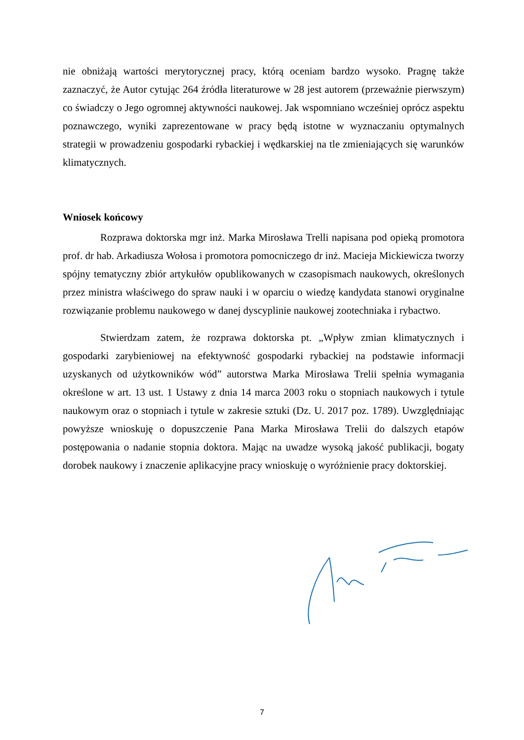nie obniżają wartości merytorycznej pracy, którą oceniam bardzo wysoko. Pragnę także zaznaczyć, że Autor cytując 264 źródła literaturowe w 28 jest autorem (przeważnie pierwszym) co świadczy o Jego ogromnej aktywności naukowej. Jak wspomniano wcześniej oprócz aspektu poznawczego, wyniki zaprezentowane w pracy będą istotne w wyznaczaniu optymalnych strategii w prowadzeniu gospodarki rybackiej i wędkarskiej na tle zmieniających się warunków klimatycznych.
Wniosek końcowy
Rozprawa doktorska mgr inż. Marka Mirosława Trelli napisana pod opieką promotora prof. dr hab. Arkadiusza Wołosa i promotora pomocniczego dr inż. Macieja Mickiewicza tworzy spójny tematyczny zbiór artykułów opublikowanych w czasopismach naukowych, określonych przez ministra właściwego do spraw nauki i w oparciu o wiedzę kandydata stanowi oryginalne rozwiązanie problemu naukowego w danej dyscyplinie naukowej zootechniaka i rybactwo.
Stwierdzam zatem, że rozprawa doktorska pt. „Wpływ zmian klimatycznych i gospodarki zarybieniowej na efektywność gospodarki rybackiej na podstawie informacji uzyskanych od użytkowników wód” autorstwa Marka Mirosława Trelii spełnia wymagania określone w art. 13 ust. 1 Ustawy z dnia 14 marca 2003 roku o stopniach naukowych i tytule naukowym oraz o stopniach i tytule w zakresie sztuki (Dz. U. 2017 poz. 1789). Uwzględniając powyższe wnioskuję o dopuszczenie Pana Marka Mirosława Trelii do dalszych etapów postępowania o nadanie stopnia doktora. Mając na uwadze wysoką jakość publikacji, bogaty dorobek naukowy i znaczenie aplikacyjne pracy wnioskuję o wyróżnienie pracy doktorskiej.
7